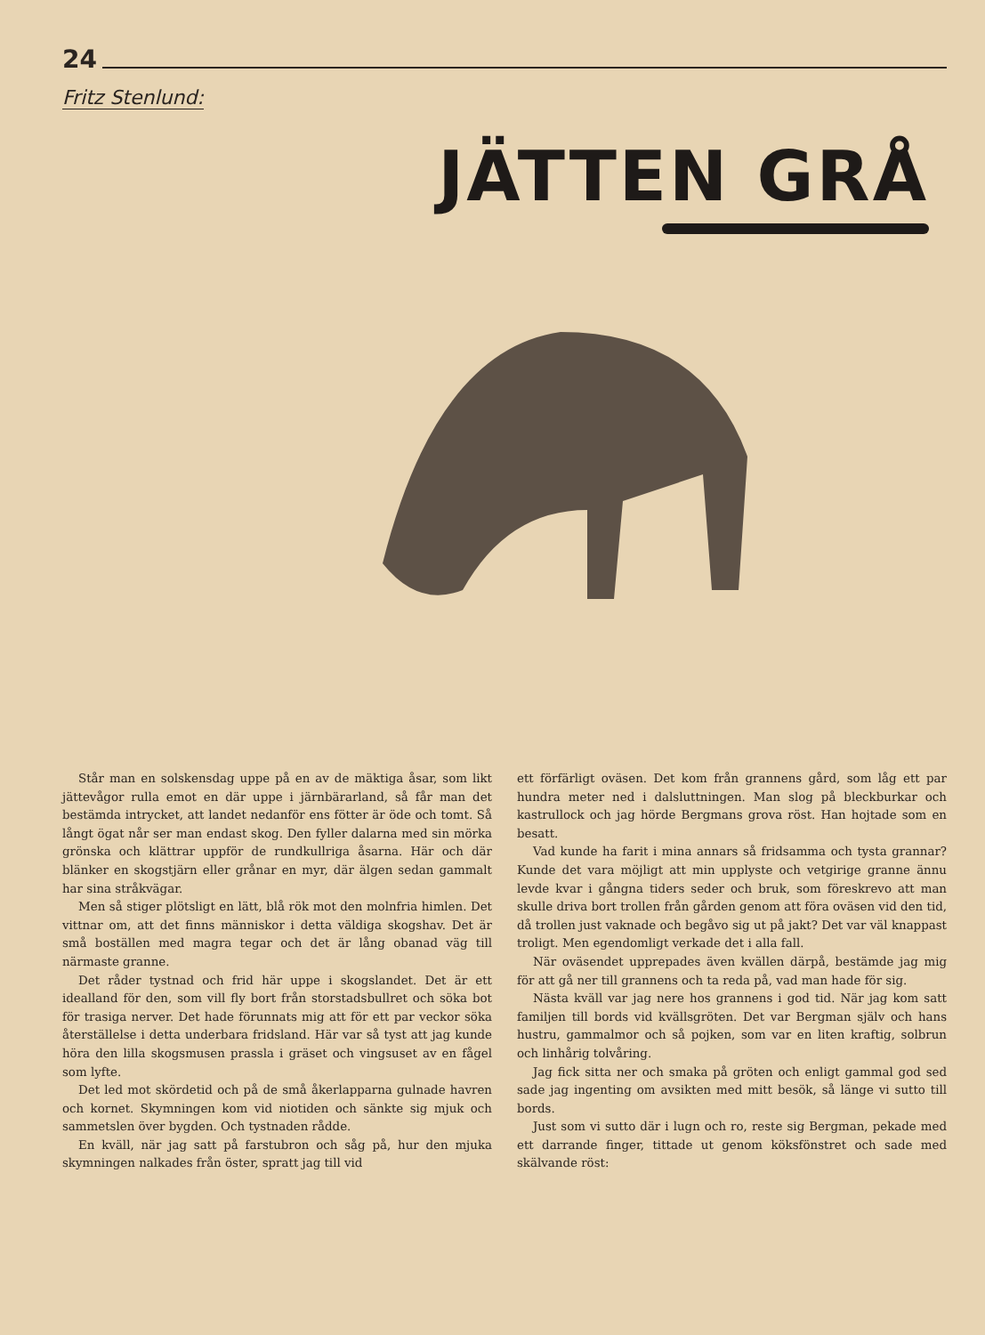24
Fritz Stenlund:
JÄTTEN GRÅ
Står man en solskensdag uppe på en av de mäktiga åsar, som likt jättevågor rulla emot en där uppe i järnbärarland, så får man det bestämda intrycket, att landet nedanför ens fötter är öde och tomt. Så långt ögat når ser man endast skog. Den fyller dalarna med sin mörka grönska och klättrar uppför de rundkullriga åsarna. Här och där blänker en skogstjärn eller grånar en myr, där älgen sedan gammalt har sina stråkvägar.
Men så stiger plötsligt en lätt, blå rök mot den molnfria himlen. Det vittnar om, att det finns människor i detta väldiga skogshav. Det är små boställen med magra tegar och det är lång obanad väg till närmaste granne.
Det råder tystnad och frid här uppe i skogslandet. Det är ett idealland för den, som vill fly bort från storstadsbullret och söka bot för trasiga nerver. Det hade förunnats mig att för ett par veckor söka återställelse i detta underbara fridsland. Här var så tyst att jag kunde höra den lilla skogsmusen prassla i gräset och vingsuset av en fågel som lyfte.
Det led mot skördetid och på de små åkerlapparna gulnade havren och kornet. Skymningen kom vid niotiden och sänkte sig mjuk och sammetslen över bygden. Och tystnaden rådde.
En kväll, när jag satt på farstubron och såg på, hur den mjuka skymningen nalkades från öster, spratt jag till vid
ett förfärligt oväsen. Det kom från grannens gård, som låg ett par hundra meter ned i dalsluttningen. Man slog på bleckburkar och kastrullock och jag hörde Bergmans grova röst. Han hojtade som en besatt.
Vad kunde ha farit i mina annars så fridsamma och tysta grannar? Kunde det vara möjligt att min upplyste och vetgirige granne ännu levde kvar i gångna tiders seder och bruk, som föreskrevo att man skulle driva bort trollen från gården genom att föra oväsen vid den tid, då trollen just vaknade och begåvo sig ut på jakt? Det var väl knappast troligt. Men egendomligt verkade det i alla fall.
När oväsendet upprepades även kvällen därpå, bestämde jag mig för att gå ner till grannens och ta reda på, vad man hade för sig.
Nästa kväll var jag nere hos grannens i god tid. När jag kom satt familjen till bords vid kvällsgröten. Det var Bergman själv och hans hustru, gammalmor och så pojken, som var en liten kraftig, solbrun och linhårig tolvåring.
Jag fick sitta ner och smaka på gröten och enligt gammal god sed sade jag ingenting om avsikten med mitt besök, så länge vi sutto till bords.
Just som vi sutto där i lugn och ro, reste sig Bergman, pekade med ett darrande finger, tittade ut genom köksfönstret och sade med skälvande röst: